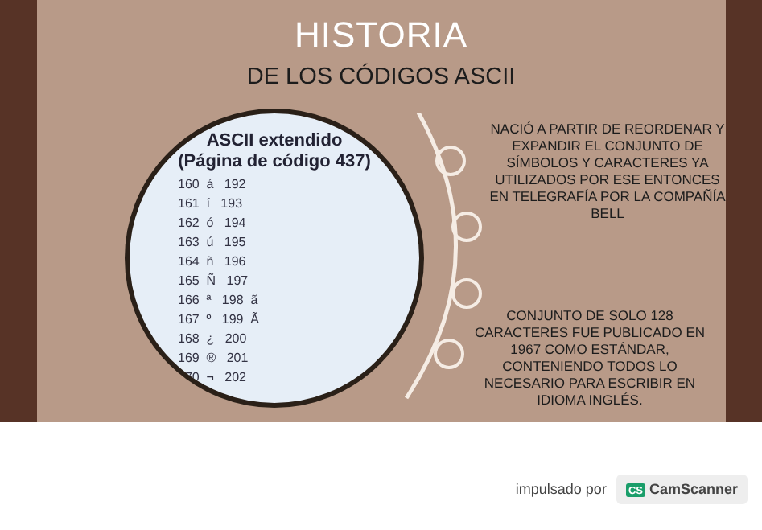HISTORIA
DE LOS CÓDIGOS ASCII
ASCII extendido
(Página de código 437)
160  á   192
161  í   193
162  ó   194
163  ú   195
164  ñ   196
165  Ñ   197
166  ª   198  ã
167  º   199  Ã
168  ¿   200
169  ®   201
170  ¬   202
NACIÓ A PARTIR DE REORDENAR Y EXPANDIR EL CONJUNTO DE SÍMBOLOS Y CARACTERES YA UTILIZADOS POR ESE ENTONCES EN TELEGRAFÍA POR LA COMPAÑÍA BELL
CONJUNTO DE SOLO 128 CARACTERES FUE PUBLICADO EN 1967 COMO ESTÁNDAR, CONTENIENDO TODOS LO NECESARIO PARA ESCRIBIR EN IDIOMA INGLÉS.
impulsado por CS CamScanner